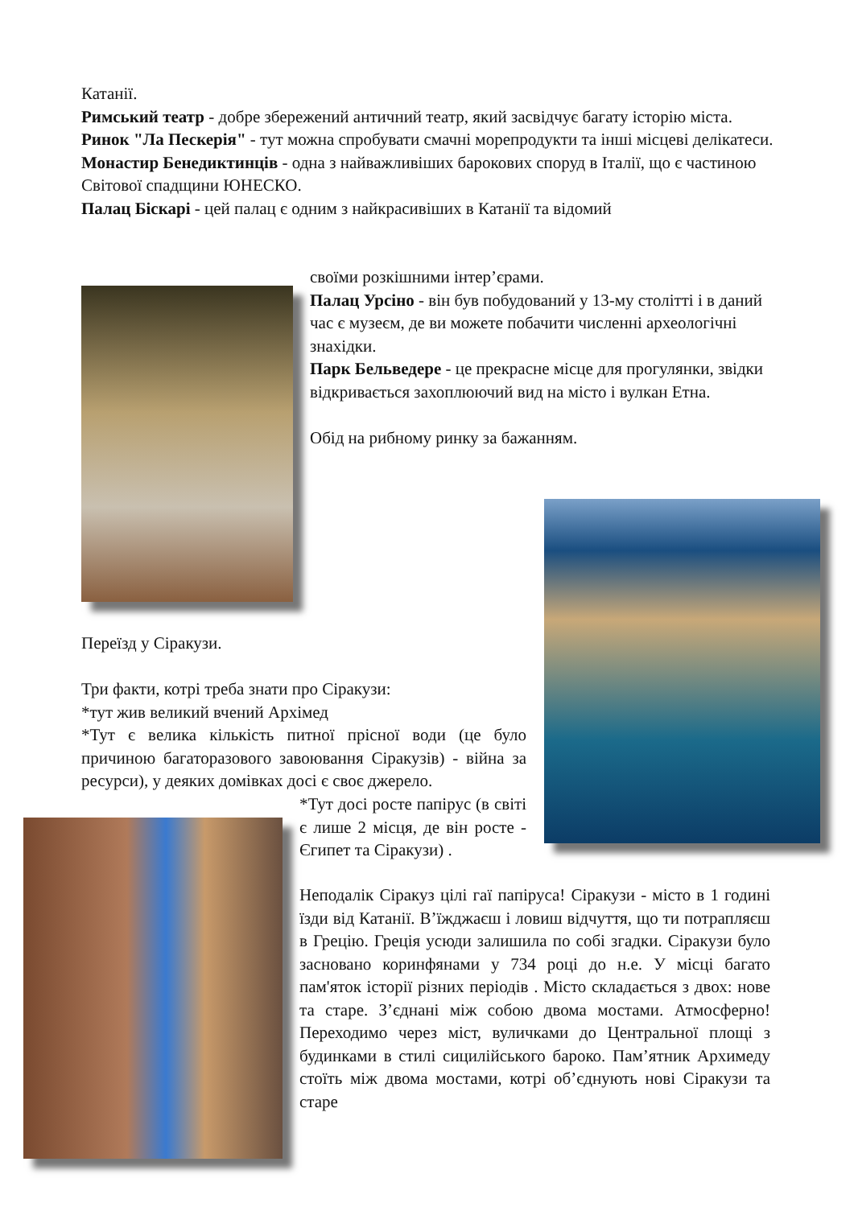Катанії.
Римський театр - добре збережений античний театр, який засвідчує багату історію міста.
Ринок "Ла Пескерія" - тут можна спробувати смачні морепродукти та інші місцеві делікатеси.
Монастир Бенедиктинців - одна з найважливіших барокових споруд в Італії, що є частиною Світової спадщини ЮНЕСКО.
Палац Біскарі - цей палац є одним з найкрасивіших в Катанії та відомий
своїми розкішними інтер’єрами.
Палац Урсіно - він був побудований у 13-му столітті і в даний час є музеєм, де ви можете побачити численні археологічні знахідки.
Парк Бельведере - це прекрасне місце для прогулянки, звідки відкривається захоплюючий вид на місто і вулкан Етна.
Обід на рибному ринку за бажанням.
Переїзд у Сіракузи.
Три факти, котрі треба знати про Сіракузи:
*тут жив великий вчений Архімед
*Тут є велика кількість питної прісної води (це було причиною багаторазового завоювання Сіракузів) - війна за ресурси), у деяких домівках досі є своє джерело.
*Тут досі росте папірус (в світі є лише 2 місця, де він росте - Єгипет та Сіракузи) .
Неподалік Сіракуз цілі гаї папіруса! Сіракузи - місто в 1 годині їзди від Катанії. В’їжджаєш і ловиш відчуття, що ти потрапляєш в Грецію. Греція усюди залишила по собі згадки. Сіракузи було засновано коринфянами у 734 році до н.е. У місці багато пам'яток історії різних періодів . Місто складається з двох: нове та старе. З’єднані між собою двома мостами. Атмосферно! Переходимо через міст, вуличками до Центральної площі з будинками в стилі сицилійського бароко. Пам’ятник Архимеду стоїть між двома мостами, котрі об’єднують нові Сіракузи та старе